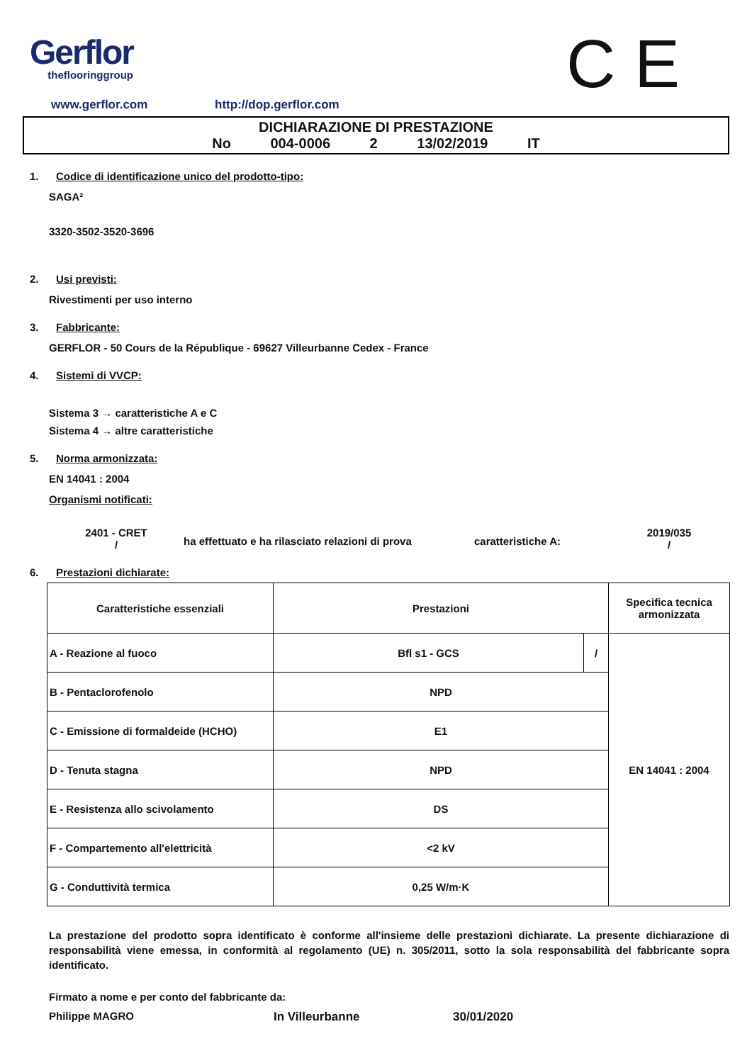Gerflor
theflooringgroup
C E
www.gerflor.com http://dop.gerflor.com
DICHIARAZIONE DI PRESTAZIONE
No 004-0006 2 13/02/2019 IT
1. Codice di identificazione unico del prodotto-tipo:
SAGA²
3320-3502-3520-3696
2. Usi previsti:
Rivestimenti per uso interno
3. Fabbricante:
GERFLOR - 50 Cours de la République - 69627 Villeurbanne Cedex - France
4. Sistemi di VVCP:
Sistema 3 → caratteristiche A e C
Sistema 4 → altre caratteristiche
5. Norma armonizzata:
EN 14041 : 2004
Organismi notificati:
2401 - CRET
/
ha effettuato e ha rilasciato relazioni di prova
caratteristiche A:
2019/035
/
6. Prestazioni dichiarate:
| Caratteristiche essenziali | Prestazioni | | Specifica tecnica armonizzata |
| --- | --- | --- | --- |
| A - Reazione al fuoco | Bfl s1 - GCS | / | EN 14041 : 2004 |
| B - Pentaclorofenolo | NPD | | |
| C - Emissione di formaldeide (HCHO) | E1 | | |
| D - Tenuta stagna | NPD | | |
| E - Resistenza allo scivolamento | DS | | |
| F - Compartemento all'elettricità | <2 kV | | |
| G - Conduttività termica | 0,25 W/m·K | | |
La prestazione del prodotto sopra identificato è conforme all'insieme delle prestazioni dichiarate. La presente dichiarazione di responsabilità viene emessa, in conformità al regolamento (UE) n. 305/2011, sotto la sola responsabilità del fabbricante sopra identificato.
Firmato a nome e per conto del fabbricante da:
Philippe MAGRO In Villeurbanne 30/01/2020